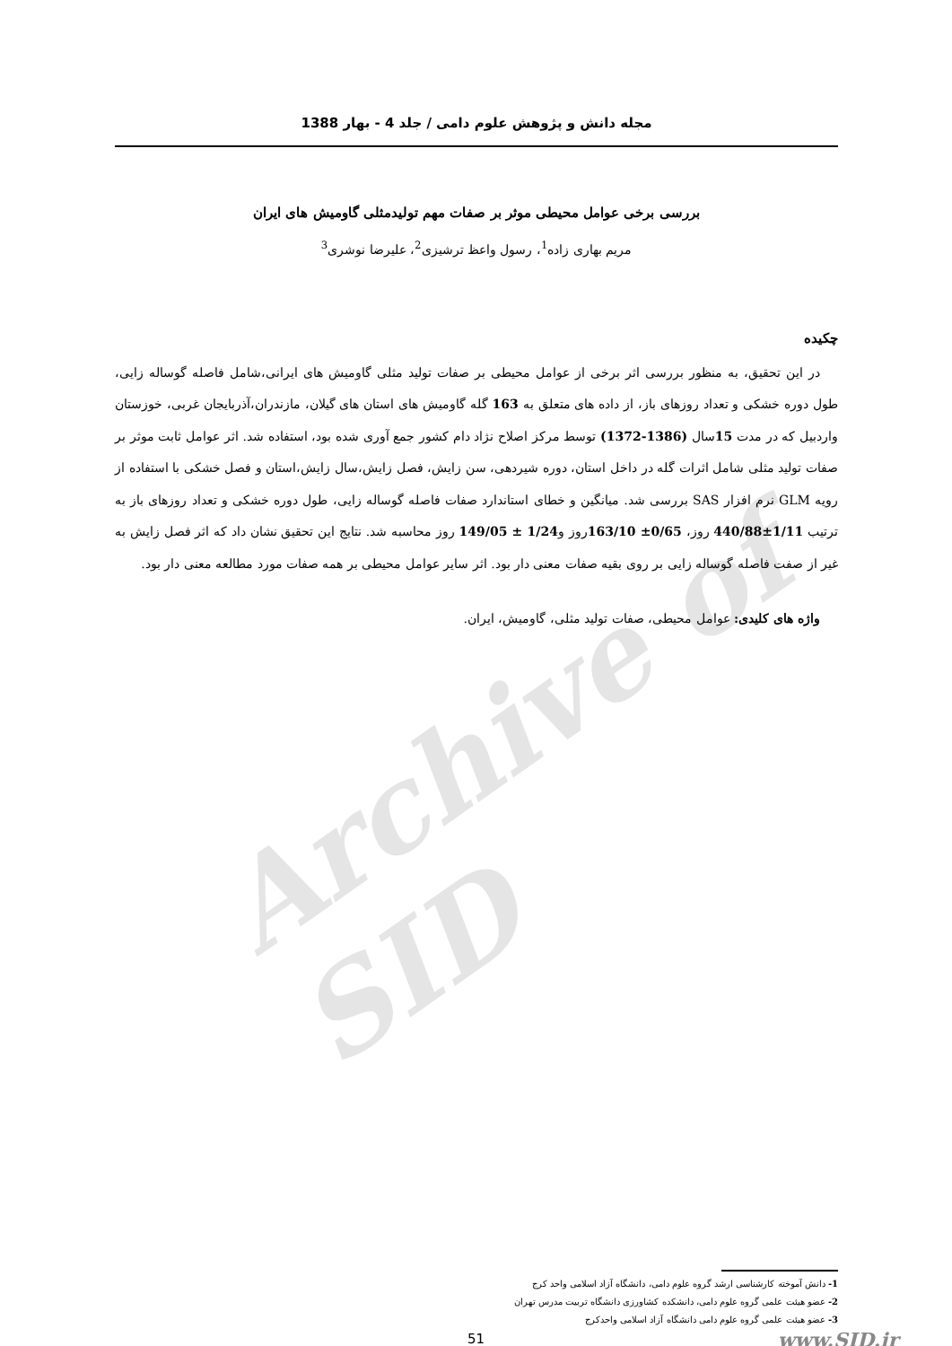Archive of SID
مجله دانش و پژوهش علوم دامی / جلد 4 - بهار 1388
بررسی برخی عوامل محیطی موثر بر صفات مهم تولیدمثلی گاومیش های ایران
مریم بهاری زاده<sup>1</sup>، رسول واعظ ترشیزی<sup>2</sup>، علیرضا نوشری<sup>3</sup>
چکیده
در این تحقیق، به منظور بررسی اثر برخی از عوامل محیطی بر صفات تولید مثلی گاومیش های ایرانی،شامل فاصله گوساله زایی، طول دوره خشکی و تعداد روزهای باز، از داده های متعلق به 163 گله گاومیش های استان های گیلان، مازندران،آذربایجان غربی، خوزستان واردبیل که در مدت 15سال (1386-1372) توسط مرکز اصلاح نژاد دام کشور جمع آوری شده بود، استفاده شد. اثر عوامل ثابت موثر بر صفات تولید مثلی شامل اثرات گله در داخل استان، دوره شیردهی، سن زایش، فصل زایش،سال زایش،استان و فصل خشکی با استفاده از رویه GLM نرم افزار SAS بررسی شد. میانگین و خطای استاندارد صفات فاصله گوساله زایی، طول دوره خشکی و تعداد روزهای باز به ترتیب 1/11±440/88 روز، 0/65± 163/10روز و1/24 ± 149/05 روز محاسبه شد. نتایج این تحقیق نشان داد که اثر فصل زایش به غیر از صفت فاصله گوساله زایی بر روی بقیه صفات معنی دار بود. اثر سایر عوامل محیطی بر همه صفات مورد مطالعه معنی دار بود.
واژه های کلیدی: عوامل محیطی، صفات تولید مثلی، گاومیش، ایران.
1- دانش آموخته کارشناسی ارشد گروه علوم دامی، دانشگاه آزاد اسلامی واحد کرج
2- عضو هیئت علمی گروه علوم دامی، دانشکده کشاورزی دانشگاه تربیت مدرس تهران
3- عضو هیئت علمی گروه علوم دامی دانشگاه آزاد اسلامی واحدکرج
51 www.SID.ir